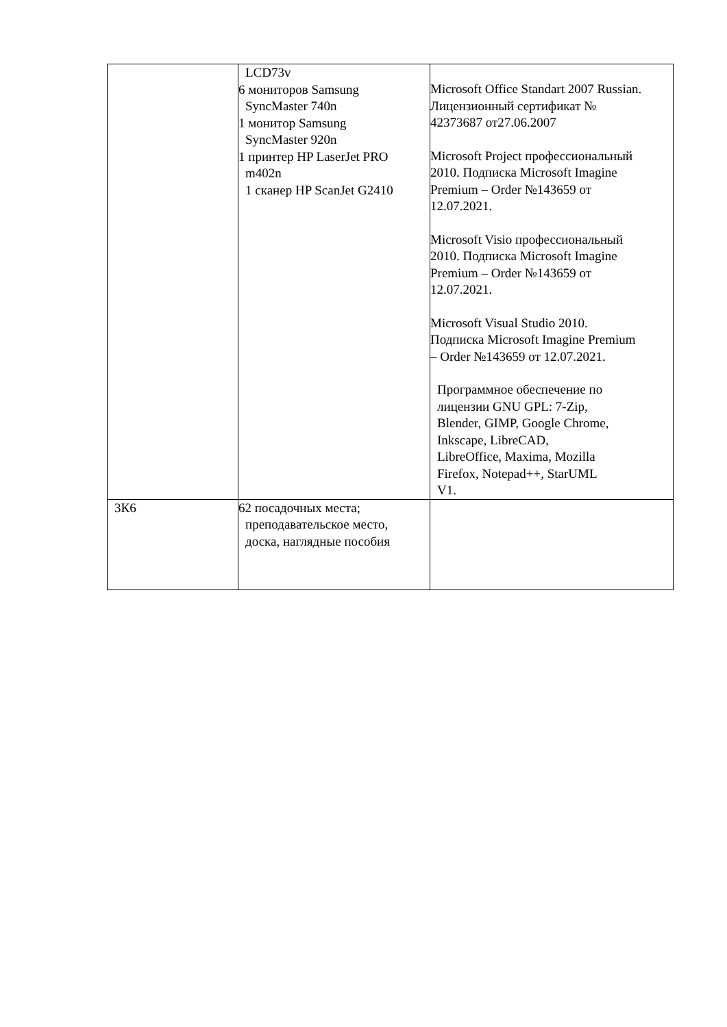| | LCD73v 6 мониторов Samsung SyncMaster 740n 1 монитор Samsung SyncMaster 920n 1 принтер HP LaserJet PRO m402n 1 сканер HP ScanJet G2410 | Microsoft Office Standart 2007 Russian. Лицензионный сертификат № 42373687 от27.06.2007 Microsoft Project профессиональный 2010. Подписка Microsoft Imagine Premium – Order №143659 от 12.07.2021. Microsoft Visio профессиональный 2010. Подписка Microsoft Imagine Premium – Order №143659 от 12.07.2021. Microsoft Visual Studio 2010. Подписка Microsoft Imagine Premium – Order №143659 от 12.07.2021. Программное обеспечение по лицензии GNU GPL: 7-Zip, Blender, GIMP, Google Chrome, Inkscape, LibreCAD, LibreOffice, Maxima, Mozilla Firefox, Notepad++, StarUML V1. |
| 3К6 | 62 посадочных места; преподавательское место, доска, наглядные пособия | |